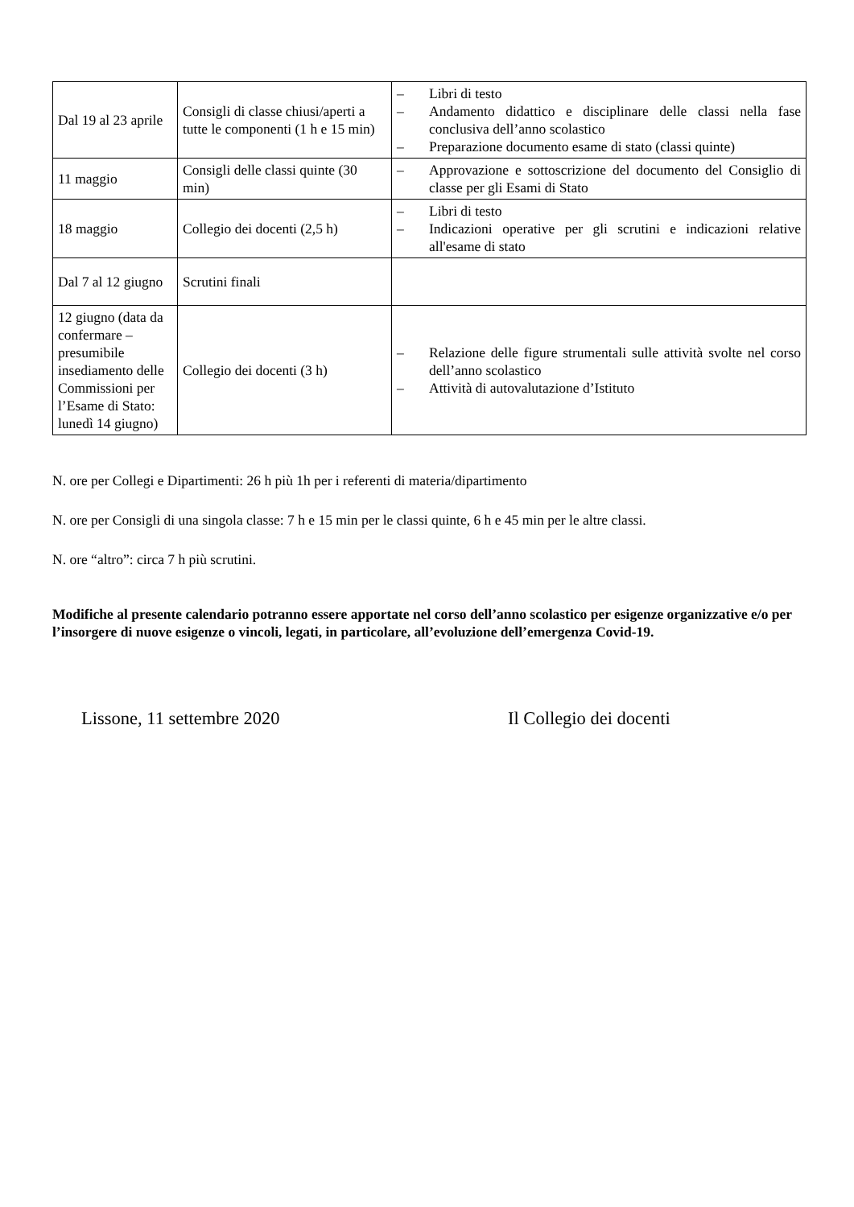| Dal 19 al 23 aprile | Consigli di classe chiusi/aperti a tutte le componenti (1 h e 15 min) | – Libri di testo – Andamento didattico e disciplinare delle classi nella fase conclusiva dell’anno scolastico – Preparazione documento esame di stato (classi quinte) |
| 11 maggio | Consigli delle classi quinte (30 min) | – Approvazione e sottoscrizione del documento del Consiglio di classe per gli Esami di Stato |
| 18 maggio | Collegio dei docenti (2,5 h) | – Libri di testo – Indicazioni operative per gli scrutini e indicazioni relative all'esame di stato |
| Dal 7 al 12 giugno | Scrutini finali | |
| 12 giugno (data da confermare – presumibile insediamento delle Commissioni per l’Esame di Stato: lunedì 14 giugno) | Collegio dei docenti (3 h) | – Relazione delle figure strumentali sulle attività svolte nel corso dell’anno scolastico – Attività di autovalutazione d’Istituto |
N. ore per Collegi e Dipartimenti: 26 h più 1h per i referenti di materia/dipartimento
N. ore per Consigli di una singola classe: 7 h e 15 min per le classi quinte, 6 h e 45 min per le altre classi.
N. ore “altro”: circa 7 h più scrutini.
Modifiche al presente calendario potranno essere apportate nel corso dell’anno scolastico per esigenze organizzative e/o per l’insorgere di nuove esigenze o vincoli, legati, in particolare, all’evoluzione dell’emergenza Covid-19.
Lissone, 11 settembre 2020 Il Collegio dei docenti